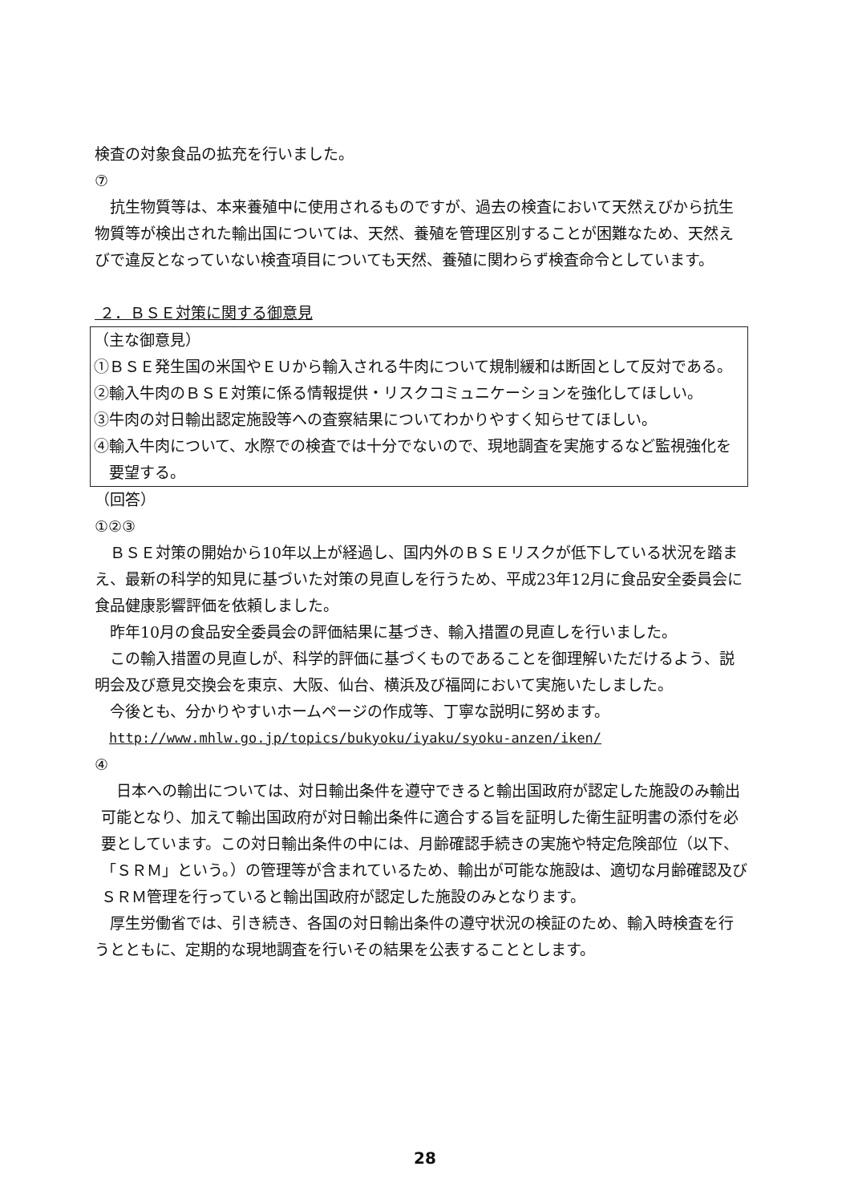検査の対象食品の拡充を行いました。
⑦
抗生物質等は、本来養殖中に使用されるものですが、過去の検査において天然えびから抗生物質等が検出された輸出国については、天然、養殖を管理区別することが困難なため、天然えびで違反となっていない検査項目についても天然、養殖に関わらず検査命令としています。
２．ＢＳＥ対策に関する御意見
（主な御意見）
①ＢＳＥ発生国の米国やＥＵから輸入される牛肉について規制緩和は断固として反対である。
②輸入牛肉のＢＳＥ対策に係る情報提供・リスクコミュニケーションを強化してほしい。
③牛肉の対日輸出認定施設等への査察結果についてわかりやすく知らせてほしい。
④輸入牛肉について、水際での検査では十分でないので、現地調査を実施するなど監視強化を要望する。
（回答）
①②③
ＢＳＥ対策の開始から10年以上が経過し、国内外のＢＳＥリスクが低下している状況を踏まえ、最新の科学的知見に基づいた対策の見直しを行うため、平成23年12月に食品安全委員会に食品健康影響評価を依頼しました。
昨年10月の食品安全委員会の評価結果に基づき、輸入措置の見直しを行いました。
この輸入措置の見直しが、科学的評価に基づくものであることを御理解いただけるよう、説明会及び意見交換会を東京、大阪、仙台、横浜及び福岡において実施いたしました。
今後とも、分かりやすいホームページの作成等、丁寧な説明に努めます。
http://www.mhlw.go.jp/topics/bukyoku/iyaku/syoku-anzen/iken/
④
日本への輸出については、対日輸出条件を遵守できると輸出国政府が認定した施設のみ輸出可能となり、加えて輸出国政府が対日輸出条件に適合する旨を証明した衛生証明書の添付を必要としています。この対日輸出条件の中には、月齢確認手続きの実施や特定危険部位（以下、「ＳＲＭ」という。）の管理等が含まれているため、輸出が可能な施設は、適切な月齢確認及びＳＲＭ管理を行っていると輸出国政府が認定した施設のみとなります。
厚生労働省では、引き続き、各国の対日輸出条件の遵守状況の検証のため、輸入時検査を行うとともに、定期的な現地調査を行いその結果を公表することとします。
28